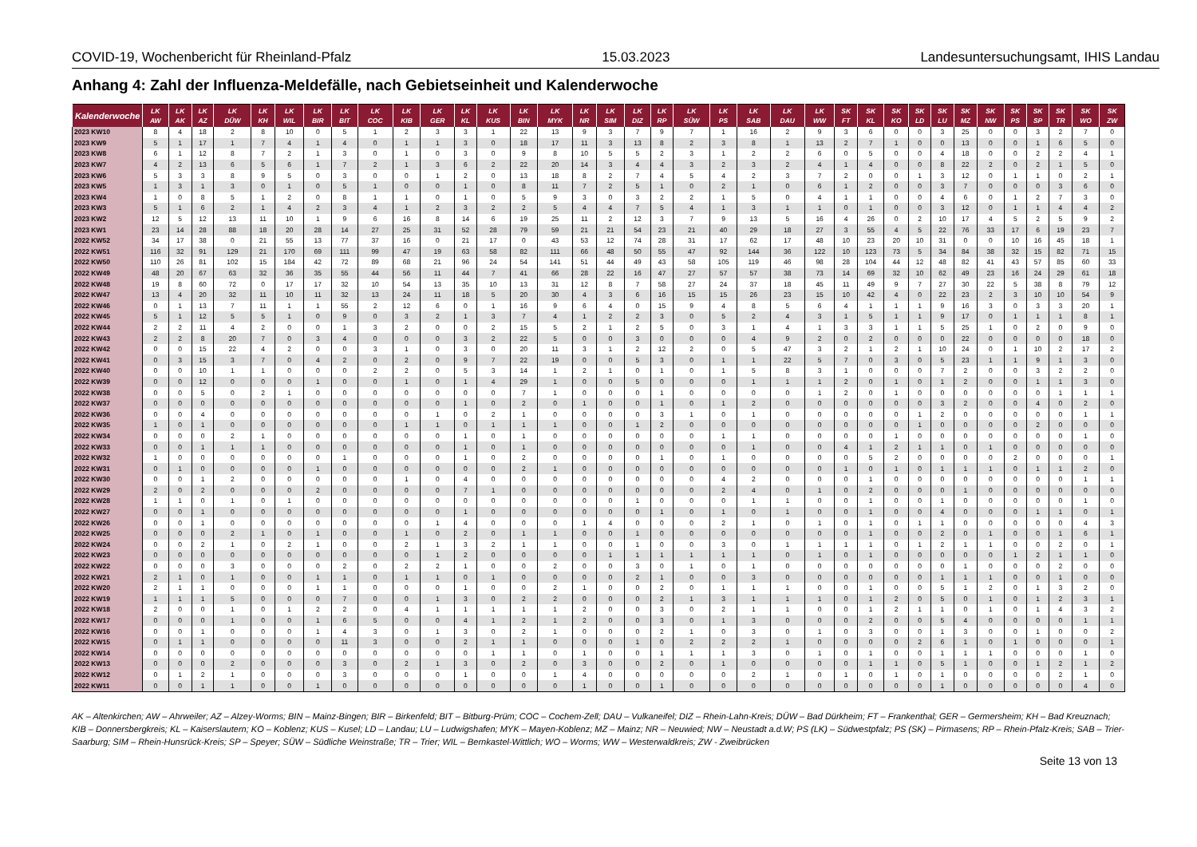COVID-19, Wochenbericht für Rheinland-Pfalz 15.03.2023 Landesuntersuchungsamt, IHIS Landau
Anhang 4: Zahl der Influenza-Meldefälle, nach Gebietseinheit und Kalenderwoche
| Kalenderwoche | LK AW | LK AK | LK AZ | LK DÜW | LK KH | LK WIL | LK BIR | LK BIT | LK COC | LK KIB | LK GER | LK KL | LK KUS | LK BIN | LK MYK | LK NR | LK SIM | LK DIZ | LK RP | LK SÜW | LK PS | LK SAB | LK DAU | LK WW | SK FT | SK KL | SK KO | SK LD | SK LU | SK MZ | SK NW | SK PS | SK SP | SK TR | SK WO | SK ZW |
| --- | --- | --- | --- | --- | --- | --- | --- | --- | --- | --- | --- | --- | --- | --- | --- | --- | --- | --- | --- | --- | --- | --- | --- | --- | --- | --- | --- | --- | --- | --- | --- | --- | --- | --- | --- | --- |
| 2023 KW10 | 8 | 4 | 18 | 2 | 8 | 10 | 0 | 5 | 1 | 2 | 3 | 3 | 1 | 22 | 13 | 9 | 3 | 7 | 9 | 7 | 1 | 16 | 2 | 9 | 3 | 6 | 0 | 0 | 3 | 25 | 0 | 0 | 3 | 2 | 7 | 0 |
| 2023 KW9 | 5 | 1 | 17 | 1 | 7 | 4 | 1 | 4 | 0 | 1 | 1 | 3 | 0 | 18 | 17 | 11 | 3 | 13 | 8 | 2 | 3 | 8 | 1 | 13 | 2 | 7 | 1 | 0 | 0 | 13 | 0 | 0 | 1 | 6 | 5 | 0 |
| 2023 KW8 | 6 | 1 | 12 | 8 | 7 | 2 | 1 | 3 | 0 | 1 | 0 | 3 | 0 | 9 | 8 | 10 | 5 | 5 | 2 | 3 | 1 | 2 | 2 | 6 | 0 | 5 | 0 | 0 | 4 | 18 | 0 | 0 | 2 | 2 | 4 | 1 |
| 2023 KW7 | 4 | 2 | 13 | 6 | 5 | 6 | 1 | 7 | 2 | 1 | 3 | 6 | 2 | 22 | 20 | 14 | 3 | 4 | 4 | 3 | 2 | 3 | 2 | 4 | 1 | 4 | 0 | 0 | 8 | 22 | 2 | 0 | 2 | 1 | 5 | 0 |
| 2023 KW6 | 5 | 3 | 3 | 8 | 9 | 5 | 0 | 3 | 0 | 0 | 1 | 2 | 0 | 13 | 18 | 8 | 2 | 7 | 4 | 5 | 4 | 2 | 3 | 7 | 2 | 0 | 0 | 1 | 3 | 12 | 0 | 1 | 1 | 0 | 2 | 1 |
| 2023 KW5 | 1 | 3 | 1 | 3 | 0 | 1 | 0 | 5 | 1 | 0 | 0 | 1 | 0 | 8 | 11 | 7 | 2 | 5 | 1 | 0 | 2 | 1 | 0 | 6 | 1 | 2 | 0 | 0 | 3 | 7 | 0 | 0 | 0 | 3 | 6 | 0 |
| 2023 KW4 | 1 | 0 | 8 | 5 | 1 | 2 | 0 | 8 | 1 | 1 | 0 | 1 | 0 | 5 | 9 | 3 | 0 | 3 | 2 | 2 | 1 | 5 | 0 | 4 | 1 | 1 | 0 | 0 | 4 | 6 | 0 | 1 | 2 | 7 | 3 | 0 |
| 2023 KW3 | 5 | 1 | 6 | 2 | 1 | 4 | 2 | 3 | 4 | 1 | 2 | 3 | 2 | 2 | 5 | 4 | 4 | 7 | 5 | 4 | 1 | 3 | 1 | 1 | 0 | 1 | 0 | 0 | 3 | 12 | 0 | 1 | 1 | 4 | 4 | 2 |
| 2023 KW2 | 12 | 5 | 12 | 13 | 11 | 10 | 1 | 9 | 6 | 16 | 8 | 14 | 6 | 19 | 25 | 11 | 2 | 12 | 3 | 7 | 9 | 13 | 5 | 16 | 4 | 26 | 0 | 2 | 10 | 17 | 4 | 5 | 2 | 5 | 9 | 2 |
| 2023 KW1 | 23 | 14 | 28 | 88 | 18 | 20 | 28 | 14 | 27 | 25 | 31 | 52 | 28 | 79 | 59 | 21 | 21 | 54 | 23 | 21 | 40 | 29 | 18 | 27 | 3 | 55 | 4 | 5 | 22 | 76 | 33 | 17 | 6 | 19 | 23 | 7 |
| 2022 KW52 | 34 | 17 | 38 | 0 | 21 | 55 | 13 | 77 | 37 | 16 | 0 | 21 | 17 | 0 | 43 | 53 | 12 | 74 | 28 | 31 | 17 | 62 | 17 | 48 | 10 | 23 | 20 | 10 | 31 | 0 | 0 | 10 | 16 | 45 | 18 | 1 |
| 2022 KW51 | 116 | 32 | 91 | 129 | 21 | 170 | 69 | 111 | 99 | 47 | 19 | 63 | 58 | 82 | 111 | 66 | 48 | 50 | 55 | 47 | 92 | 144 | 36 | 122 | 10 | 123 | 73 | 5 | 34 | 84 | 38 | 32 | 15 | 82 | 71 | 15 |
| 2022 KW50 | 110 | 26 | 81 | 102 | 15 | 184 | 42 | 72 | 89 | 68 | 21 | 96 | 24 | 54 | 141 | 51 | 44 | 49 | 43 | 58 | 105 | 119 | 46 | 98 | 28 | 104 | 44 | 12 | 48 | 82 | 41 | 43 | 57 | 85 | 60 | 33 |
| 2022 KW49 | 48 | 20 | 67 | 63 | 32 | 36 | 35 | 55 | 44 | 56 | 11 | 44 | 7 | 41 | 66 | 28 | 22 | 16 | 47 | 27 | 57 | 57 | 38 | 73 | 14 | 69 | 32 | 10 | 62 | 49 | 23 | 16 | 24 | 29 | 61 | 18 |
| 2022 KW48 | 19 | 8 | 60 | 72 | 0 | 17 | 17 | 32 | 10 | 54 | 13 | 35 | 10 | 13 | 31 | 12 | 8 | 7 | 58 | 27 | 24 | 37 | 18 | 45 | 11 | 49 | 9 | 7 | 27 | 30 | 22 | 5 | 38 | 8 | 79 | 12 |
| 2022 KW47 | 13 | 4 | 20 | 32 | 11 | 10 | 11 | 32 | 13 | 24 | 11 | 18 | 5 | 20 | 30 | 4 | 3 | 6 | 16 | 15 | 15 | 26 | 23 | 15 | 10 | 42 | 4 | 0 | 22 | 23 | 2 | 3 | 10 | 10 | 54 | 9 |
| 2022 KW46 | 0 | 1 | 13 | 7 | 11 | 1 | 1 | 55 | 2 | 12 | 6 | 0 | 1 | 16 | 9 | 6 | 4 | 0 | 15 | 9 | 4 | 8 | 5 | 6 | 4 | 1 | 1 | 1 | 9 | 16 | 3 | 0 | 3 | 3 | 20 | 1 |
| 2022 KW45 | 5 | 1 | 12 | 5 | 5 | 1 | 0 | 9 | 0 | 3 | 2 | 1 | 3 | 7 | 4 | 1 | 2 | 2 | 3 | 0 | 5 | 2 | 4 | 3 | 1 | 5 | 1 | 1 | 9 | 17 | 0 | 1 | 1 | 1 | 8 | 1 |
| 2022 KW44 | 2 | 2 | 11 | 4 | 2 | 0 | 0 | 1 | 3 | 2 | 0 | 0 | 2 | 15 | 5 | 2 | 1 | 2 | 5 | 0 | 3 | 1 | 4 | 1 | 3 | 3 | 1 | 1 | 5 | 25 | 1 | 0 | 2 | 0 | 9 | 0 |
| 2022 KW43 | 2 | 2 | 8 | 20 | 7 | 0 | 3 | 4 | 0 | 0 | 0 | 3 | 2 | 22 | 5 | 0 | 0 | 3 | 0 | 0 | 0 | 4 | 9 | 2 | 0 | 2 | 0 | 0 | 0 | 22 | 0 | 0 | 0 | 0 | 18 | 0 |
| 2022 KW42 | 0 | 0 | 15 | 22 | 4 | 2 | 0 | 0 | 3 | 1 | 0 | 3 | 0 | 20 | 11 | 3 | 1 | 2 | 12 | 2 | 0 | 5 | 47 | 3 | 2 | 1 | 2 | 1 | 10 | 24 | 0 | 1 | 10 | 2 | 17 | 2 |
| 2022 KW41 | 0 | 3 | 15 | 3 | 7 | 0 | 4 | 2 | 0 | 2 | 0 | 9 | 7 | 22 | 19 | 0 | 0 | 5 | 3 | 0 | 1 | 1 | 22 | 5 | 7 | 0 | 3 | 0 | 5 | 23 | 1 | 1 | 9 | 1 | 3 | 0 |
| 2022 KW40 | 0 | 0 | 10 | 1 | 1 | 0 | 0 | 0 | 2 | 2 | 0 | 5 | 3 | 14 | 1 | 2 | 1 | 0 | 1 | 0 | 1 | 5 | 8 | 3 | 1 | 0 | 0 | 0 | 7 | 2 | 0 | 0 | 3 | 2 | 2 | 0 |
| 2022 KW39 | 0 | 0 | 12 | 0 | 0 | 0 | 1 | 0 | 0 | 1 | 0 | 1 | 4 | 29 | 1 | 0 | 0 | 5 | 0 | 0 | 0 | 1 | 1 | 1 | 2 | 0 | 1 | 0 | 1 | 2 | 0 | 0 | 1 | 1 | 3 | 0 |
| 2022 KW38 | 0 | 0 | 5 | 0 | 2 | 1 | 0 | 0 | 0 | 0 | 0 | 0 | 0 | 7 | 1 | 0 | 0 | 0 | 1 | 0 | 0 | 0 | 0 | 1 | 2 | 0 | 1 | 0 | 0 | 0 | 0 | 0 | 0 | 1 | 1 | 1 |
| 2022 KW37 | 0 | 0 | 0 | 0 | 0 | 0 | 0 | 0 | 0 | 0 | 0 | 1 | 0 | 2 | 0 | 1 | 0 | 0 | 1 | 0 | 1 | 2 | 0 | 0 | 0 | 0 | 0 | 0 | 3 | 2 | 0 | 0 | 4 | 0 | 2 | 0 |
| 2022 KW36 | 0 | 0 | 4 | 0 | 0 | 0 | 0 | 0 | 0 | 0 | 1 | 0 | 2 | 1 | 0 | 0 | 0 | 0 | 3 | 1 | 0 | 1 | 0 | 0 | 0 | 0 | 0 | 1 | 2 | 0 | 0 | 0 | 0 | 0 | 1 | 1 |
| 2022 KW35 | 1 | 0 | 1 | 0 | 0 | 0 | 0 | 0 | 0 | 1 | 1 | 0 | 1 | 1 | 1 | 0 | 0 | 1 | 2 | 0 | 0 | 0 | 0 | 0 | 0 | 0 | 0 | 1 | 0 | 0 | 0 | 0 | 2 | 0 | 0 | 0 |
| 2022 KW34 | 0 | 0 | 0 | 2 | 1 | 0 | 0 | 0 | 0 | 0 | 0 | 1 | 0 | 1 | 0 | 0 | 0 | 0 | 0 | 0 | 1 | 1 | 0 | 0 | 0 | 0 | 1 | 0 | 0 | 0 | 0 | 0 | 0 | 0 | 1 | 0 |
| 2022 KW33 | 0 | 0 | 1 | 1 | 1 | 0 | 0 | 0 | 0 | 0 | 0 | 1 | 0 | 1 | 0 | 0 | 0 | 0 | 0 | 0 | 0 | 1 | 0 | 0 | 4 | 1 | 2 | 1 | 1 | 0 | 1 | 0 | 0 | 0 | 0 | 0 |
| 2022 KW32 | 1 | 0 | 0 | 0 | 0 | 0 | 0 | 1 | 0 | 0 | 0 | 1 | 0 | 2 | 0 | 0 | 0 | 0 | 1 | 0 | 1 | 0 | 0 | 0 | 0 | 5 | 2 | 0 | 0 | 0 | 0 | 2 | 0 | 0 | 0 | 1 |
| 2022 KW31 | 0 | 1 | 0 | 0 | 0 | 0 | 1 | 0 | 0 | 0 | 0 | 0 | 0 | 2 | 1 | 0 | 0 | 0 | 0 | 0 | 0 | 0 | 0 | 0 | 1 | 0 | 1 | 0 | 1 | 1 | 1 | 0 | 1 | 1 | 2 | 0 |
| 2022 KW30 | 0 | 0 | 1 | 2 | 0 | 0 | 0 | 0 | 0 | 1 | 0 | 4 | 0 | 0 | 0 | 0 | 0 | 0 | 0 | 0 | 4 | 2 | 0 | 0 | 0 | 1 | 0 | 0 | 0 | 0 | 0 | 0 | 0 | 0 | 1 | 1 |
| 2022 KW29 | 2 | 0 | 2 | 0 | 0 | 0 | 2 | 0 | 0 | 0 | 0 | 7 | 1 | 0 | 0 | 0 | 0 | 0 | 0 | 0 | 2 | 4 | 0 | 1 | 0 | 2 | 0 | 0 | 0 | 1 | 0 | 0 | 0 | 0 | 0 | 0 |
| 2022 KW28 | 1 | 1 | 0 | 1 | 0 | 1 | 0 | 0 | 0 | 0 | 0 | 0 | 0 | 0 | 0 | 0 | 0 | 1 | 0 | 0 | 0 | 1 | 1 | 0 | 0 | 1 | 0 | 0 | 1 | 0 | 0 | 0 | 0 | 0 | 1 | 0 |
| 2022 KW27 | 0 | 0 | 1 | 0 | 0 | 0 | 0 | 0 | 0 | 0 | 0 | 1 | 0 | 0 | 0 | 0 | 0 | 0 | 1 | 0 | 1 | 0 | 1 | 0 | 0 | 1 | 0 | 0 | 4 | 0 | 0 | 0 | 1 | 1 | 0 | 1 |
| 2022 KW26 | 0 | 0 | 1 | 0 | 0 | 0 | 0 | 0 | 0 | 0 | 1 | 4 | 0 | 0 | 0 | 1 | 4 | 0 | 0 | 0 | 2 | 1 | 0 | 1 | 0 | 1 | 0 | 1 | 1 | 0 | 0 | 0 | 0 | 0 | 4 | 3 |
| 2022 KW25 | 0 | 0 | 0 | 2 | 1 | 0 | 1 | 0 | 0 | 1 | 0 | 2 | 0 | 1 | 1 | 0 | 0 | 1 | 0 | 0 | 0 | 0 | 0 | 0 | 0 | 1 | 0 | 0 | 2 | 0 | 1 | 0 | 0 | 1 | 6 | 1 |
| 2022 KW24 | 0 | 0 | 2 | 1 | 0 | 2 | 1 | 0 | 0 | 2 | 1 | 3 | 2 | 1 | 1 | 0 | 0 | 1 | 0 | 0 | 3 | 0 | 1 | 1 | 1 | 1 | 0 | 1 | 2 | 1 | 1 | 0 | 0 | 2 | 0 | 1 |
| 2022 KW23 | 0 | 0 | 0 | 0 | 0 | 0 | 0 | 0 | 0 | 0 | 1 | 2 | 0 | 0 | 0 | 0 | 1 | 1 | 1 | 1 | 1 | 1 | 0 | 1 | 0 | 1 | 0 | 0 | 0 | 0 | 0 | 1 | 2 | 1 | 1 | 0 |
| 2022 KW22 | 0 | 0 | 0 | 3 | 0 | 0 | 0 | 2 | 0 | 2 | 2 | 1 | 0 | 0 | 2 | 0 | 0 | 3 | 0 | 1 | 0 | 1 | 0 | 0 | 0 | 0 | 0 | 0 | 0 | 1 | 0 | 0 | 0 | 2 | 0 | 0 |
| 2022 KW21 | 2 | 1 | 0 | 1 | 0 | 0 | 1 | 1 | 0 | 1 | 1 | 0 | 1 | 0 | 0 | 0 | 0 | 2 | 1 | 0 | 0 | 3 | 0 | 0 | 0 | 0 | 0 | 0 | 1 | 1 | 1 | 0 | 0 | 1 | 0 | 0 |
| 2022 KW20 | 2 | 1 | 1 | 0 | 0 | 0 | 1 | 1 | 0 | 0 | 0 | 1 | 0 | 0 | 2 | 1 | 0 | 0 | 2 | 0 | 1 | 1 | 1 | 0 | 0 | 1 | 0 | 0 | 5 | 1 | 2 | 0 | 1 | 3 | 2 | 0 |
| 2022 KW19 | 1 | 1 | 1 | 5 | 0 | 0 | 0 | 7 | 0 | 0 | 1 | 3 | 0 | 2 | 2 | 0 | 0 | 0 | 2 | 1 | 3 | 1 | 1 | 1 | 0 | 1 | 2 | 0 | 5 | 0 | 1 | 0 | 1 | 2 | 3 | 1 |
| 2022 KW18 | 2 | 0 | 0 | 1 | 0 | 1 | 2 | 2 | 0 | 4 | 1 | 1 | 1 | 1 | 1 | 2 | 0 | 0 | 3 | 0 | 2 | 1 | 1 | 0 | 0 | 1 | 2 | 1 | 1 | 0 | 1 | 0 | 1 | 4 | 3 | 2 |
| 2022 KW17 | 0 | 0 | 0 | 1 | 0 | 0 | 1 | 6 | 5 | 0 | 0 | 4 | 1 | 2 | 1 | 2 | 0 | 0 | 3 | 0 | 1 | 3 | 0 | 0 | 0 | 2 | 0 | 0 | 5 | 4 | 0 | 0 | 0 | 0 | 1 | 1 |
| 2022 KW16 | 0 | 0 | 1 | 0 | 0 | 0 | 1 | 4 | 3 | 0 | 1 | 3 | 0 | 2 | 1 | 0 | 0 | 0 | 2 | 1 | 0 | 3 | 0 | 1 | 0 | 3 | 0 | 0 | 1 | 3 | 0 | 0 | 1 | 0 | 0 | 2 |
| 2022 KW15 | 0 | 1 | 1 | 0 | 0 | 0 | 0 | 11 | 3 | 0 | 0 | 2 | 1 | 1 | 0 | 0 | 0 | 1 | 0 | 2 | 2 | 2 | 1 | 0 | 0 | 0 | 0 | 2 | 6 | 1 | 0 | 1 | 0 | 0 | 0 | 1 |
| 2022 KW14 | 0 | 0 | 0 | 0 | 0 | 0 | 0 | 0 | 0 | 0 | 0 | 0 | 1 | 1 | 0 | 1 | 0 | 0 | 1 | 1 | 1 | 3 | 0 | 1 | 0 | 1 | 0 | 0 | 1 | 1 | 1 | 0 | 0 | 0 | 1 | 0 |
| 2022 KW13 | 0 | 0 | 0 | 2 | 0 | 0 | 0 | 3 | 0 | 2 | 1 | 3 | 0 | 2 | 0 | 3 | 0 | 0 | 2 | 0 | 1 | 0 | 0 | 0 | 0 | 1 | 1 | 0 | 5 | 1 | 0 | 0 | 1 | 2 | 1 | 2 |
| 2022 KW12 | 0 | 1 | 2 | 1 | 0 | 0 | 0 | 3 | 0 | 0 | 0 | 1 | 0 | 0 | 1 | 4 | 0 | 0 | 0 | 0 | 0 | 2 | 1 | 0 | 1 | 0 | 1 | 0 | 1 | 0 | 0 | 0 | 0 | 2 | 1 | 0 |
| 2022 KW11 | 0 | 0 | 1 | 1 | 0 | 0 | 1 | 0 | 0 | 0 | 0 | 0 | 0 | 0 | 0 | 1 | 0 | 0 | 1 | 0 | 0 | 0 | 0 | 0 | 0 | 0 | 0 | 0 | 1 | 0 | 0 | 0 | 0 | 0 | 4 | 0 |
AK – Altenkirchen; AW – Ahrweiler; AZ – Alzey-Worms; BIN – Mainz-Bingen; BIR – Birkenfeld; BIT – Bitburg-Prüm; COC – Cochem-Zell; DAU – Vulkaneifel; DIZ – Rhein-Lahn-Kreis; DÜW – Bad Dürkheim; FT – Frankenthal; GER – Germersheim; KH – Bad Kreuznach; KIB – Donnersbergkreis; KL – Kaiserslautern; KO – Koblenz; KUS – Kusel; LD – Landau; LU – Ludwigshafen; MYK – Mayen-Koblenz; MZ – Mainz; NR – Neuwied; NW – Neustadt a.d.W; PS (LK) – Südwestpfalz; PS (SK) – Pirmasens; RP – Rhein-Pfalz-Kreis; SAB – Trier-Saarburg; SIM – Rhein-Hunsrück-Kreis; SP – Speyer; SÜW – Südliche Weinstraße; TR – Trier; WIL – Bernkastel-Wittlich; WO – Worms; WW – Westerwaldkreis; ZW - Zweibrücken
Seite 13 von 13